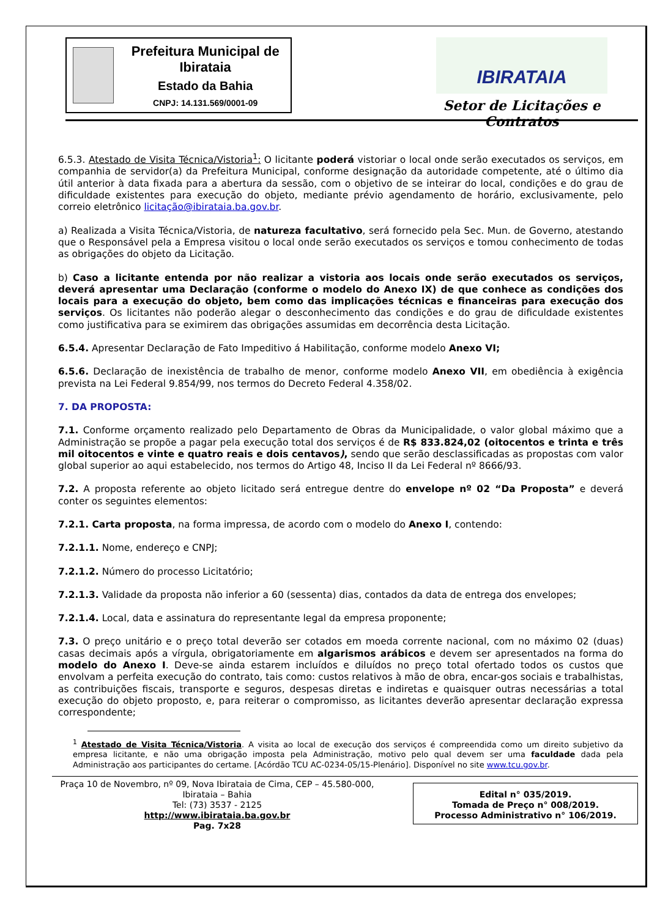Prefeitura Municipal de Ibirataia
Estado da Bahia
CNPJ: 14.131.569/0001-09
IBIRATAIA
Setor de Licitações e Contratos
6.5.3. Atestado de Visita Técnica/Vistoria<sup>1</sup>: O licitante poderá vistoriar o local onde serão executados os serviços, em companhia de servidor(a) da Prefeitura Municipal, conforme designação da autoridade competente, até o último dia útil anterior à data fixada para a abertura da sessão, com o objetivo de se inteirar do local, condições e do grau de dificuldade existentes para execução do objeto, mediante prévio agendamento de horário, exclusivamente, pelo correio eletrônico licitação@ibirataia.ba.gov.br.
a) Realizada a Visita Técnica/Vistoria, de natureza facultativo, será fornecido pela Sec. Mun. de Governo, atestando que o Responsável pela a Empresa visitou o local onde serão executados os serviços e tomou conhecimento de todas as obrigações do objeto da Licitação.
b) Caso a licitante entenda por não realizar a vistoria aos locais onde serão executados os serviços, deverá apresentar uma Declaração (conforme o modelo do Anexo IX) de que conhece as condições dos locais para a execução do objeto, bem como das implicações técnicas e financeiras para execução dos serviços. Os licitantes não poderão alegar o desconhecimento das condições e do grau de dificuldade existentes como justificativa para se eximirem das obrigações assumidas em decorrência desta Licitação.
6.5.4. Apresentar Declaração de Fato Impeditivo á Habilitação, conforme modelo Anexo VI;
6.5.6. Declaração de inexistência de trabalho de menor, conforme modelo Anexo VII, em obediência à exigência prevista na Lei Federal 9.854/99, nos termos do Decreto Federal 4.358/02.
7. DA PROPOSTA:
7.1. Conforme orçamento realizado pelo Departamento de Obras da Municipalidade, o valor global máximo que a Administração se propõe a pagar pela execução total dos serviços é de R$ 833.824,02 (oitocentos e trinta e três mil oitocentos e vinte e quatro reais e dois centavos), sendo que serão desclassificadas as propostas com valor global superior ao aqui estabelecido, nos termos do Artigo 48, Inciso II da Lei Federal nº 8666/93.
7.2. A proposta referente ao objeto licitado será entregue dentre do envelope nº 02 “Da Proposta” e deverá conter os seguintes elementos:
7.2.1. Carta proposta, na forma impressa, de acordo com o modelo do Anexo I, contendo:
7.2.1.1. Nome, endereço e CNPJ;
7.2.1.2. Número do processo Licitatório;
7.2.1.3. Validade da proposta não inferior a 60 (sessenta) dias, contados da data de entrega dos envelopes;
7.2.1.4. Local, data e assinatura do representante legal da empresa proponente;
7.3. O preço unitário e o preço total deverão ser cotados em moeda corrente nacional, com no máximo 02 (duas) casas decimais após a vírgula, obrigatoriamente em algarismos arábicos e devem ser apresentados na forma do modelo do Anexo I. Deve-se ainda estarem incluídos e diluídos no preço total ofertado todos os custos que envolvam a perfeita execução do contrato, tais como: custos relativos à mão de obra, encar-gos sociais e trabalhistas, as contribuições fiscais, transporte e seguros, despesas diretas e indiretas e quaisquer outras necessárias a total execução do objeto proposto, e, para reiterar o compromisso, as licitantes deverão apresentar declaração expressa correspondente;
<sup>1</sup> Atestado de Visita Técnica/Vistoria. A visita ao local de execução dos serviços é compreendida como um direito subjetivo da empresa licitante, e não uma obrigação imposta pela Administração, motivo pelo qual devem ser uma faculdade dada pela Administração aos participantes do certame. [Acórdão TCU AC-0234-05/15-Plenário]. Disponível no site www.tcu.gov.br.
Praça 10 de Novembro, nº 09, Nova Ibirataia de Cima, CEP – 45.580-000,
Ibirataia – Bahia
Tel: (73) 3537 - 2125
http://www.ibirataia.ba.gov.br
Pag. 7x28
Edital n° 035/2019.
Tomada de Preço n° 008/2019.
Processo Administrativo n° 106/2019.